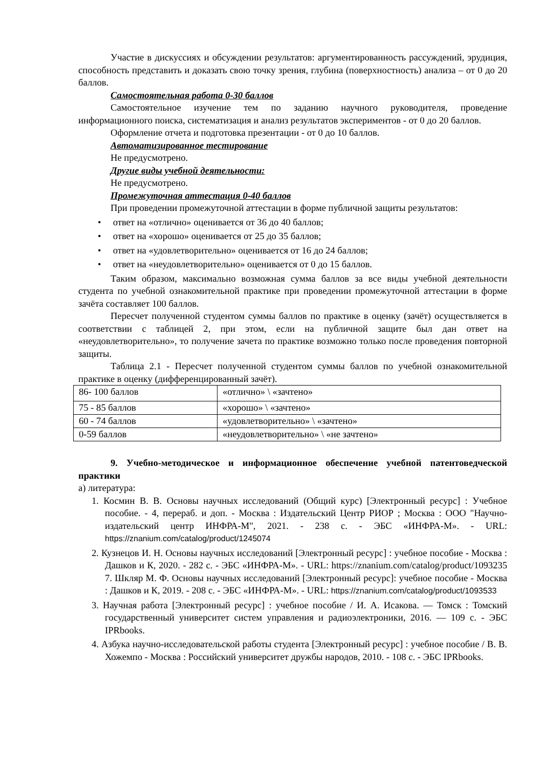Участие в дискуссиях и обсуждении результатов: аргументированность рассуждений, эрудиция, способность представить и доказать свою точку зрения, глубина (поверхностность) анализа – от 0 до 20 баллов.
Самостоятельная работа 0-30 баллов
Самостоятельное изучение тем по заданию научного руководителя, проведение информационного поиска, систематизация и анализ результатов экспериментов - от 0 до 20 баллов.
Оформление отчета и подготовка презентации - от 0 до 10 баллов.
Автоматизированное тестирование
Не предусмотрено.
Другие виды учебной деятельности:
Не предусмотрено.
Промежуточная аттестация 0-40 баллов
При проведении промежуточной аттестации в форме публичной защиты результатов:
• ответ на «отлично» оценивается от 36 до 40 баллов;
• ответ на «хорошо» оценивается от 25 до 35 баллов;
• ответ на «удовлетворительно» оценивается от 16 до 24 баллов;
• ответ на «неудовлетворительно» оценивается от 0 до 15 баллов.
Таким образом, максимально возможная сумма баллов за все виды учебной деятельности студента по учебной ознакомительной практике при проведении промежуточной аттестации в форме зачёта составляет 100 баллов.
Пересчет полученной студентом суммы баллов по практике в оценку (зачёт) осуществляется в соответствии с таблицей 2, при этом, если на публичной защите был дан ответ на «неудовлетворительно», то получение зачета по практике возможно только после проведения повторной защиты.
Таблица 2.1 - Пересчет полученной студентом суммы баллов по учебной ознакомительной практике в оценку (дифференцированный зачёт).
| 86- 100 баллов | «отлично» \ «зачтено» |
| 75 - 85 баллов | «хорошо» \ «зачтено» |
| 60 - 74 баллов | «удовлетворительно» \ «зачтено» |
| 0-59 баллов | «неудовлетворительно» \ «не зачтено» |
9. Учебно-методическое и информационное обеспечение учебной патентоведческой практики
а) литература:
1. Космин В. В. Основы научных исследований (Общий курс) [Электронный ресурс] : Учебное пособие. - 4, перераб. и доп. - Москва : Издательский Центр РИОР ; Москва : ООО "Научно-издательский центр ИНФРА-М", 2021. - 238 с. - ЭБС «ИНФРА-М». - URL: https://znanium.com/catalog/product/1245074
2. Кузнецов И. Н. Основы научных исследований [Электронный ресурс] : учебное пособие - Москва : Дашков и К, 2020. - 282 с. - ЭБС «ИНФРА-М». - URL: https://znanium.com/catalog/product/1093235 7. Шкляр М. Ф. Основы научных исследований [Электронный ресурс]: учебное пособие - Москва : Дашков и К, 2019. - 208 с. - ЭБС «ИНФРА-М». - URL: https://znanium.com/catalog/product/1093533
3. Научная работа [Электронный ресурс] : учебное пособие / И. А. Исакова. — Томск : Томский государственный университет систем управления и радиоэлектроники, 2016. — 109 с. - ЭБС IPRbooks.
4. Азбука научно-исследовательской работы студента [Электронный ресурс] : учебное пособие / В. В. Хожемпо - Москва : Российский университет дружбы народов, 2010. - 108 с. - ЭБС IPRbooks.